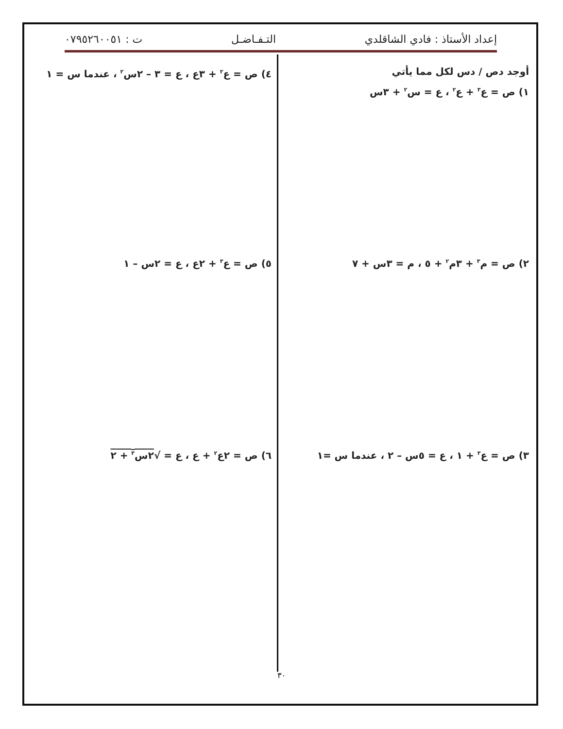إعداد الأستاذ : فادي الشاقلدي التـفـاضـل ت : ٠٧٩٥٢٦٠٠٥١
أوجد دص / دس لكل مما يأتي
١) ص = ع<sup>٣</sup> + ع<sup>٢</sup> ، ع = س<sup>٢</sup> + ٣س
٤) ص = ع<sup>٢</sup> + ٣ع ، ع = ٣ – ٢س<sup>٢</sup> ، عندما س = ١
٢) ص = م<sup>٣</sup> + ٣م<sup>٢</sup> + ٥ ، م = ٣س + ٧ ٥) ص = ع<sup>٣</sup> + ٢ع ، ع = ٢س – ١
٣) ص = ع<sup>٣</sup> + ١ ، ع = ٥س – ٢ ، عندما س =١ ٦) ص = ٢ع<sup>٢</sup> + ع ، ع = √٢س<sup>٣</sup> + ٢
٣٠